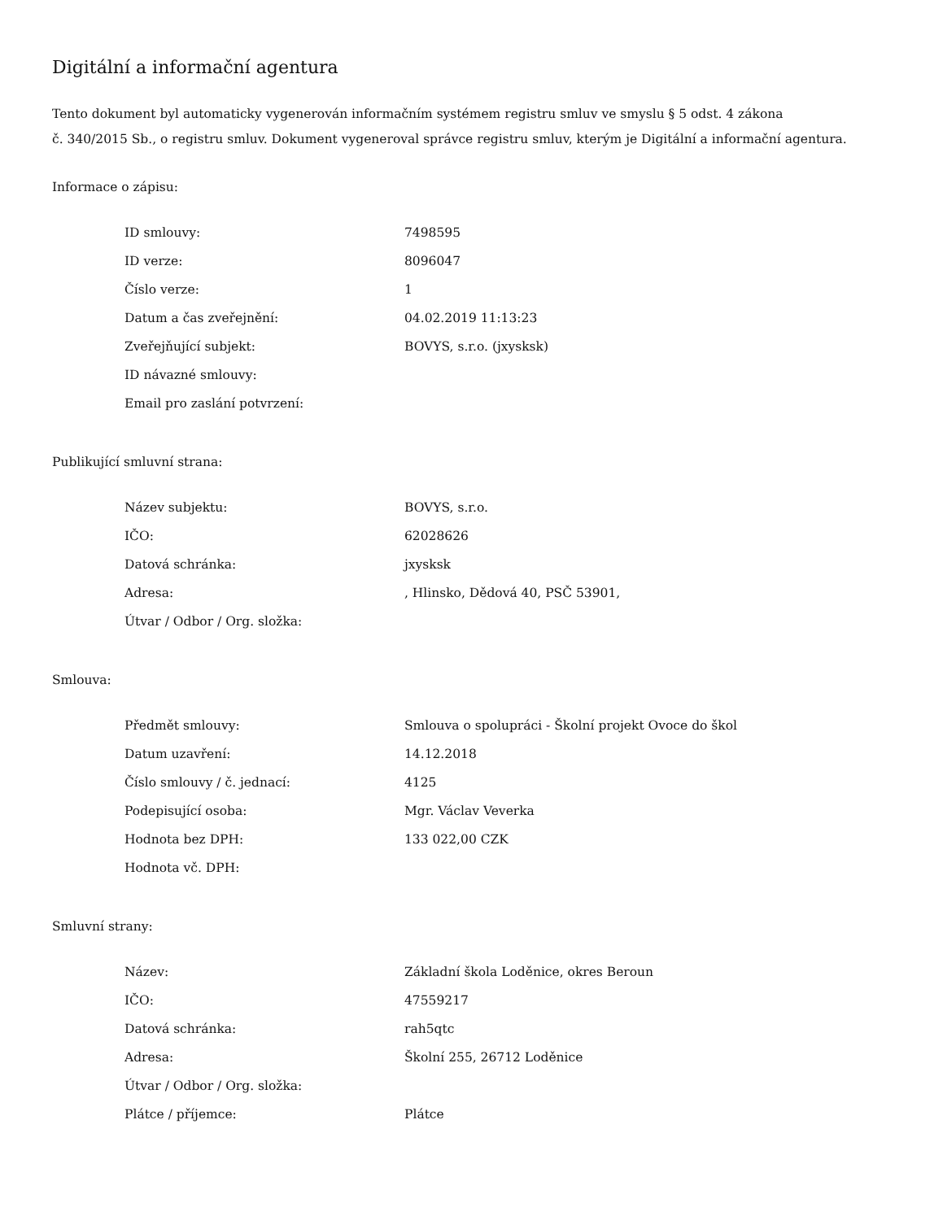Digitální a informační agentura
Tento dokument byl automaticky vygenerován informačním systémem registru smluv ve smyslu § 5 odst. 4 zákona
č. 340/2015 Sb., o registru smluv. Dokument vygeneroval správce registru smluv, kterým je Digitální a informační agentura.
Informace o zápisu:
| ID smlouvy: | 7498595 |
| ID verze: | 8096047 |
| Číslo verze: | 1 |
| Datum a čas zveřejnění: | 04.02.2019 11:13:23 |
| Zveřejňující subjekt: | BOVYS, s.r.o. (jxysksk) |
| ID návazné smlouvy: | |
| Email pro zaslání potvrzení: | |
Publikující smluvní strana:
| Název subjektu: | BOVYS, s.r.o. |
| IČO: | 62028626 |
| Datová schránka: | jxysksk |
| Adresa: | , Hlinsko, Dědová 40, PSČ 53901, |
| Útvar / Odbor / Org. složka: | |
Smlouva:
| Předmět smlouvy: | Smlouva o spolupráci - Školní projekt Ovoce do škol |
| Datum uzavření: | 14.12.2018 |
| Číslo smlouvy / č. jednací: | 4125 |
| Podepisující osoba: | Mgr. Václav Veverka |
| Hodnota bez DPH: | 133 022,00 CZK |
| Hodnota vč. DPH: | |
Smluvní strany:
| Název: | Základní škola Loděnice, okres Beroun |
| IČO: | 47559217 |
| Datová schránka: | rah5qtc |
| Adresa: | Školní 255, 26712 Loděnice |
| Útvar / Odbor / Org. složka: | |
| Plátce / příjemce: | Plátce |